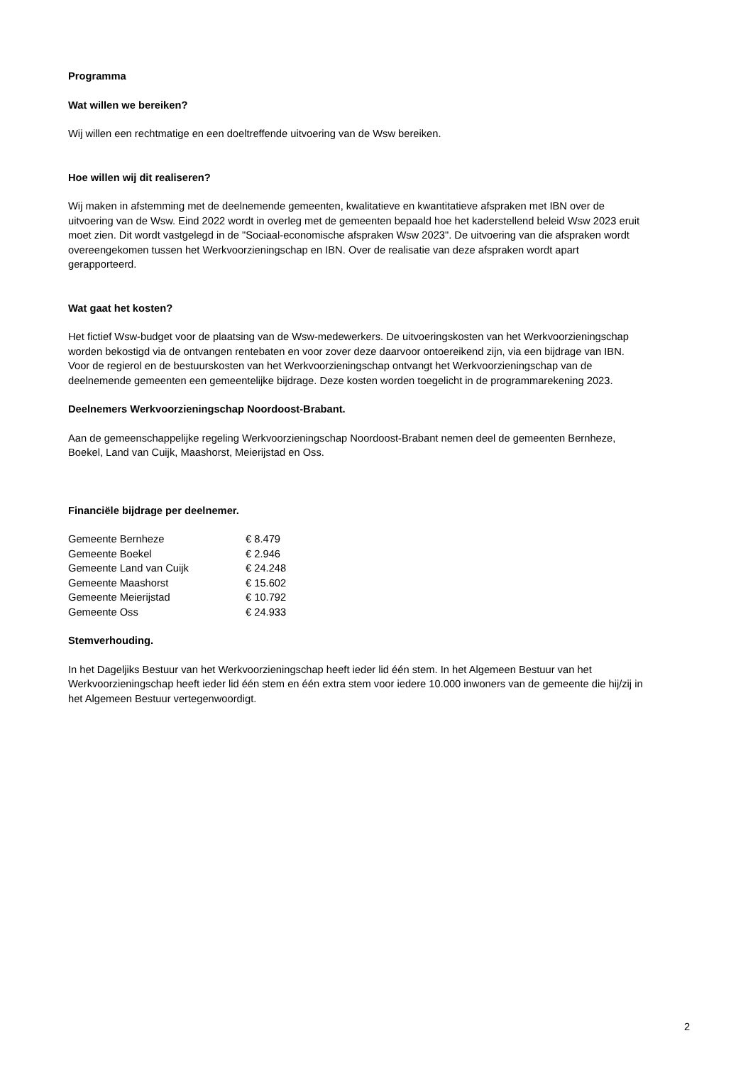Programma
Wat willen we bereiken?
Wij willen een rechtmatige en een doeltreffende uitvoering van de Wsw bereiken.
Hoe willen wij dit realiseren?
Wij maken in afstemming met de deelnemende gemeenten, kwalitatieve en kwantitatieve afspraken met IBN over de uitvoering van de Wsw. Eind 2022 wordt in overleg met de gemeenten bepaald hoe het kaderstellend beleid Wsw 2023 eruit moet zien. Dit wordt vastgelegd in de "Sociaal-economische afspraken Wsw 2023". De uitvoering van die afspraken wordt overeengekomen tussen het Werkvoorzieningschap en IBN. Over de realisatie van deze afspraken wordt apart gerapporteerd.
Wat gaat het kosten?
Het fictief Wsw-budget voor de plaatsing van de Wsw-medewerkers. De uitvoeringskosten van het Werkvoorzieningschap worden bekostigd via de ontvangen rentebaten en voor zover deze daarvoor ontoereikend zijn, via een bijdrage van IBN. Voor de regierol en de bestuurskosten van het Werkvoorzieningschap ontvangt het Werkvoorzieningschap van de deelnemende gemeenten een gemeentelijke bijdrage. Deze kosten worden toegelicht in de programmarekening 2023.
Deelnemers Werkvoorzieningschap Noordoost-Brabant.
Aan de gemeenschappelijke regeling Werkvoorzieningschap Noordoost-Brabant nemen deel de gemeenten Bernheze, Boekel, Land van Cuijk, Maashorst, Meierijstad en Oss.
Financiële bijdrage per deelnemer.
| Gemeente Bernheze | € 8.479 |
| Gemeente Boekel | € 2.946 |
| Gemeente Land van Cuijk | € 24.248 |
| Gemeente Maashorst | € 15.602 |
| Gemeente Meierijstad | € 10.792 |
| Gemeente Oss | € 24.933 |
Stemverhouding.
In het Dageljiks Bestuur van het Werkvoorzieningschap heeft ieder lid één stem. In het Algemeen Bestuur van het Werkvoorzieningschap heeft ieder lid één stem en één extra stem voor iedere 10.000 inwoners van de gemeente die hij/zij in het Algemeen Bestuur vertegenwoordigt.
2